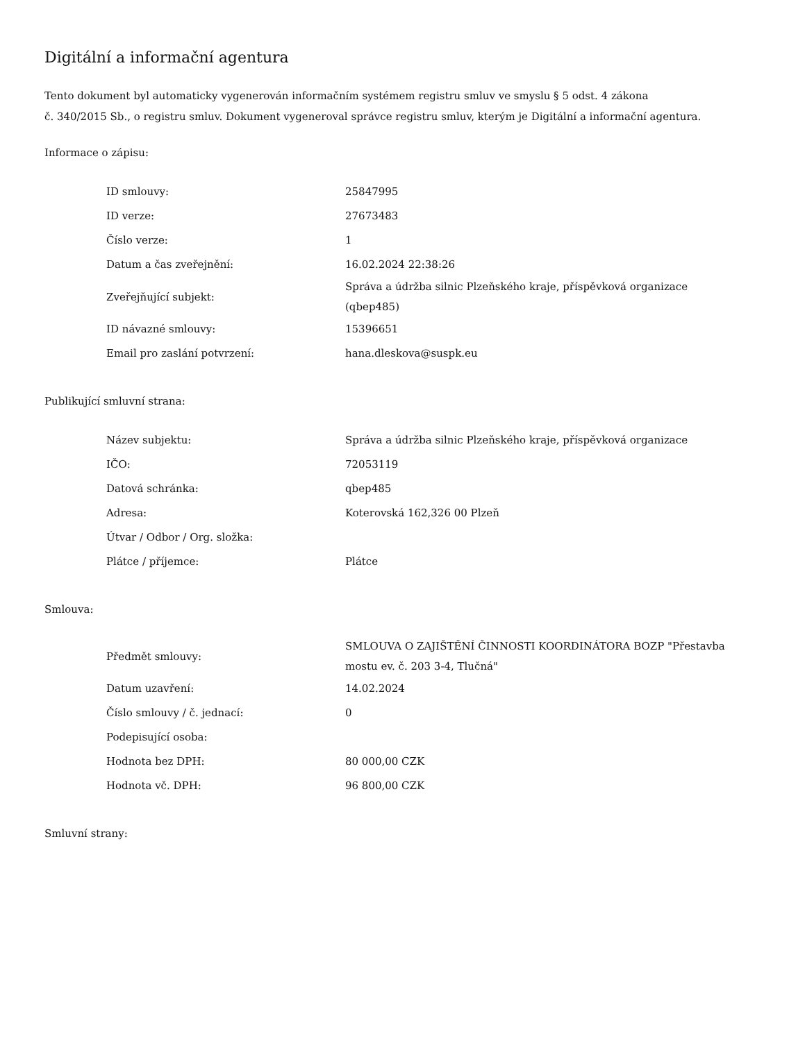Digitální a informační agentura
Tento dokument byl automaticky vygenerován informačním systémem registru smluv ve smyslu § 5 odst. 4 zákona
č. 340/2015 Sb., o registru smluv. Dokument vygeneroval správce registru smluv, kterým je Digitální a informační agentura.
Informace o zápisu:
| ID smlouvy: | 25847995 |
| ID verze: | 27673483 |
| Číslo verze: | 1 |
| Datum a čas zveřejnění: | 16.02.2024 22:38:26 |
| Zveřejňující subjekt: | Správa a údržba silnic Plzeňského kraje, příspěvková organizace (qbep485) |
| ID návazné smlouvy: | 15396651 |
| Email pro zaslání potvrzení: | hana.dleskova@suspk.eu |
Publikující smluvní strana:
| Název subjektu: | Správa a údržba silnic Plzeňského kraje, příspěvková organizace |
| IČO: | 72053119 |
| Datová schránka: | qbep485 |
| Adresa: | Koterovská 162,326 00 Plzeň |
| Útvar / Odbor / Org. složka: | |
| Plátce / příjemce: | Plátce |
Smlouva:
| Předmět smlouvy: | SMLOUVA O ZAJIŠTĚNÍ ČINNOSTI KOORDINÁTORA BOZP "Přestavba mostu ev. č. 203 3-4, Tlučná" |
| Datum uzavření: | 14.02.2024 |
| Číslo smlouvy / č. jednací: | 0 |
| Podepisující osoba: | |
| Hodnota bez DPH: | 80 000,00 CZK |
| Hodnota vč. DPH: | 96 800,00 CZK |
Smluvní strany: